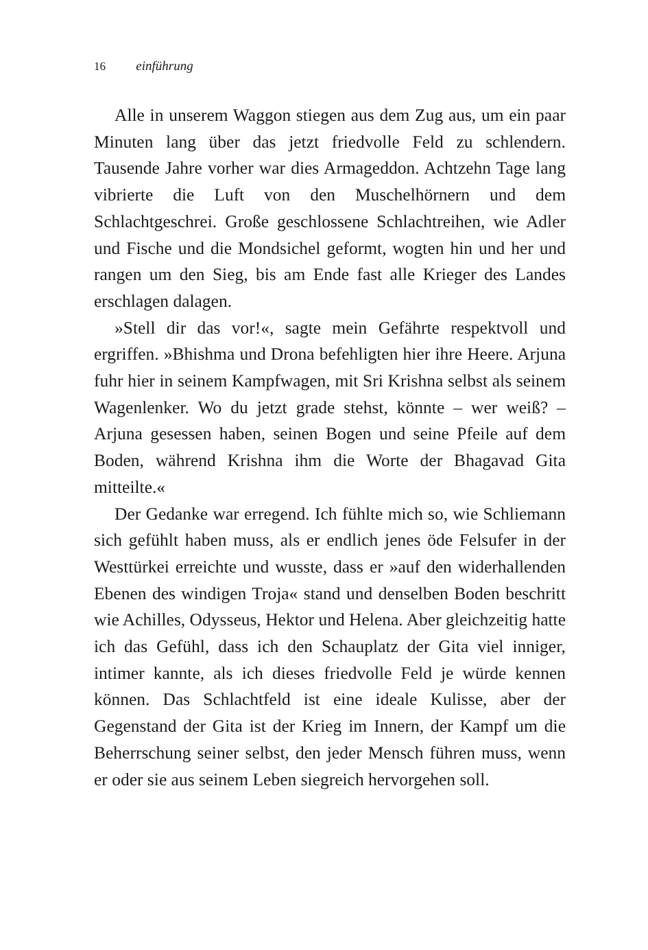16 einführung
Alle in unserem Waggon stiegen aus dem Zug aus, um ein paar Minuten lang über das jetzt friedvolle Feld zu schlendern. Tausende Jahre vorher war dies Armageddon. Achtzehn Tage lang vibrierte die Luft von den Muschelhörnern und dem Schlachtgeschrei. Große geschlossene Schlachtreihen, wie Adler und Fische und die Mondsichel geformt, wogten hin und her und rangen um den Sieg, bis am Ende fast alle Krieger des Landes erschlagen dalagen.
»Stell dir das vor!«, sagte mein Gefährte respektvoll und ergriffen. »Bhishma und Drona befehligten hier ihre Heere. Arjuna fuhr hier in seinem Kampfwagen, mit Sri Krishna selbst als seinem Wagenlenker. Wo du jetzt grade stehst, könnte – wer weiß? – Arjuna gesessen haben, seinen Bogen und seine Pfeile auf dem Boden, während Krishna ihm die Worte der Bhagavad Gita mitteilte.«
Der Gedanke war erregend. Ich fühlte mich so, wie Schliemann sich gefühlt haben muss, als er endlich jenes öde Felsufer in der Westtürkei erreichte und wusste, dass er »auf den widerhallenden Ebenen des windigen Troja« stand und denselben Boden beschritt wie Achilles, Odysseus, Hektor und Helena. Aber gleichzeitig hatte ich das Gefühl, dass ich den Schauplatz der Gita viel inniger, intimer kannte, als ich dieses friedvolle Feld je würde kennen können. Das Schlachtfeld ist eine ideale Kulisse, aber der Gegenstand der Gita ist der Krieg im Innern, der Kampf um die Beherrschung seiner selbst, den jeder Mensch führen muss, wenn er oder sie aus seinem Leben siegreich hervorgehen soll.